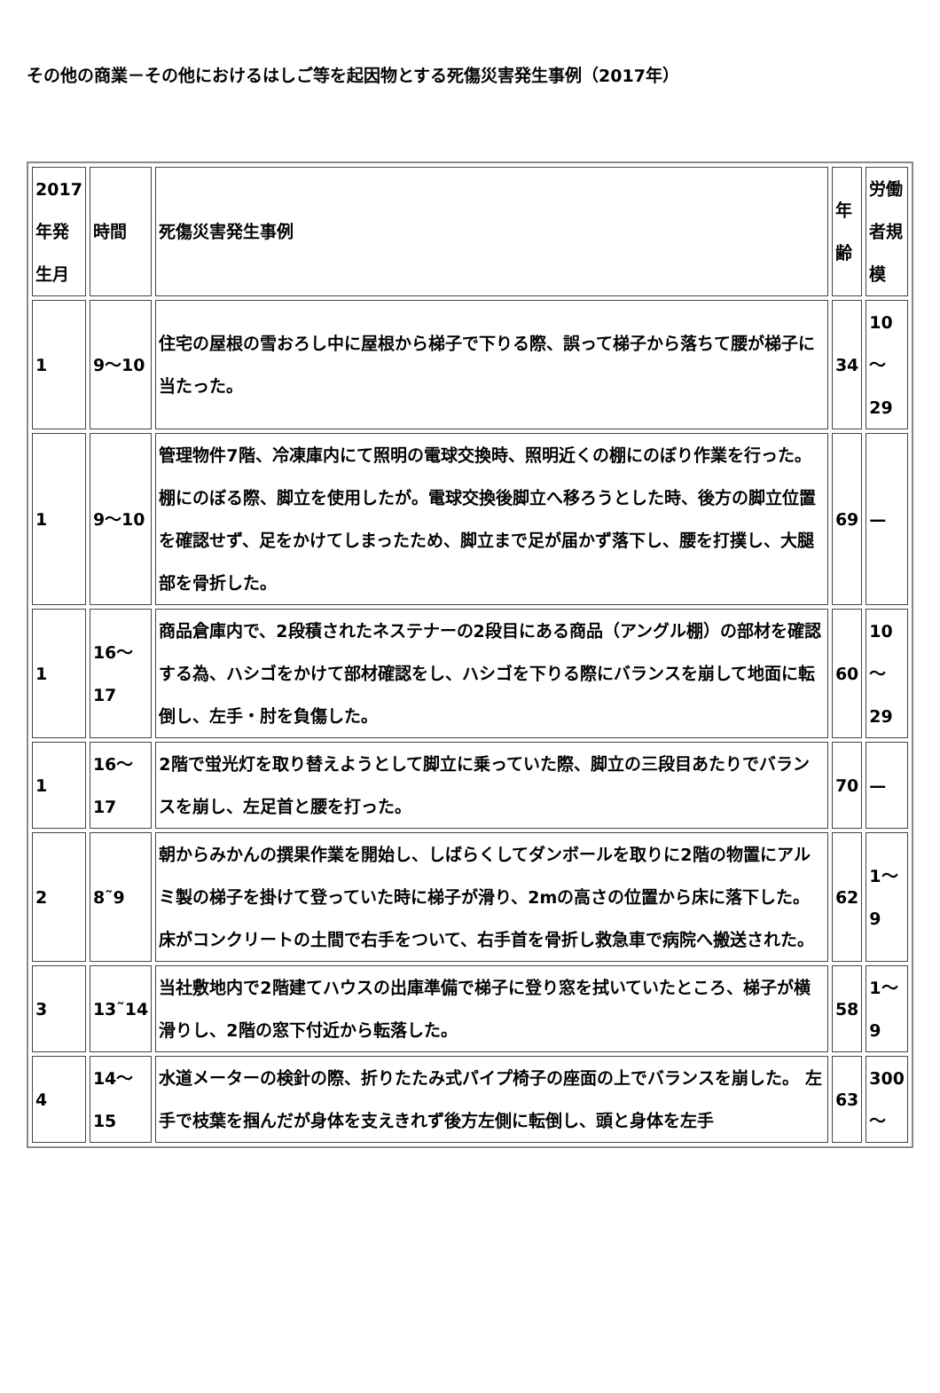その他の商業－その他におけるはしご等を起因物とする死傷災害発生事例（2017年）
| 2017年発生月 | 時間 | 死傷災害発生事例 | 年齢 | 労働者規模 |
| 1 | 9～10 | 住宅の屋根の雪おろし中に屋根から梯子で下りる際、誤って梯子から落ちて腰が梯子に当たった。 | 34 | 10～29 |
| 1 | 9～10 | 管理物件7階、冷凍庫内にて照明の電球交換時、照明近くの棚にのぼり作業を行った。 棚にのぼる際、脚立を使用したが。電球交換後脚立へ移ろうとした時、後方の脚立位置を確認せず、足をかけてしまったため、脚立まで足が届かず落下し、腰を打撲し、大腿部を骨折した。 | 69 | — |
| 1 | 16～17 | 商品倉庫内で、2段積されたネステナーの2段目にある商品（アングル棚）の部材を確認する為、ハシゴをかけて部材確認をし、ハシゴを下りる際にバランスを崩して地面に転倒し、左手・肘を負傷した。 | 60 | 10～29 |
| 1 | 16～17 | 2階で蛍光灯を取り替えようとして脚立に乗っていた際、脚立の三段目あたりでバランスを崩し、左足首と腰を打った。 | 70 | — |
| 2 | 8˜9 | 朝からみかんの撰果作業を開始し、しばらくしてダンボールを取りに2階の物置にアルミ製の梯子を掛けて登っていた時に梯子が滑り、2mの高さの位置から床に落下した。 床がコンクリートの土間で右手をついて、右手首を骨折し救急車で病院へ搬送された。 | 62 | 1～9 |
| 3 | 13˜14 | 当社敷地内で2階建てハウスの出庫準備で梯子に登り窓を拭いていたところ、梯子が横滑りし、2階の窓下付近から転落した。 | 58 | 1～9 |
| 4 | 14～15 | 水道メーターの検針の際、折りたたみ式パイプ椅子の座面の上でバランスを崩した。 左手で枝葉を掴んだが身体を支えきれず後方左側に転倒し、頭と身体を左手 | 63 | 300～ |